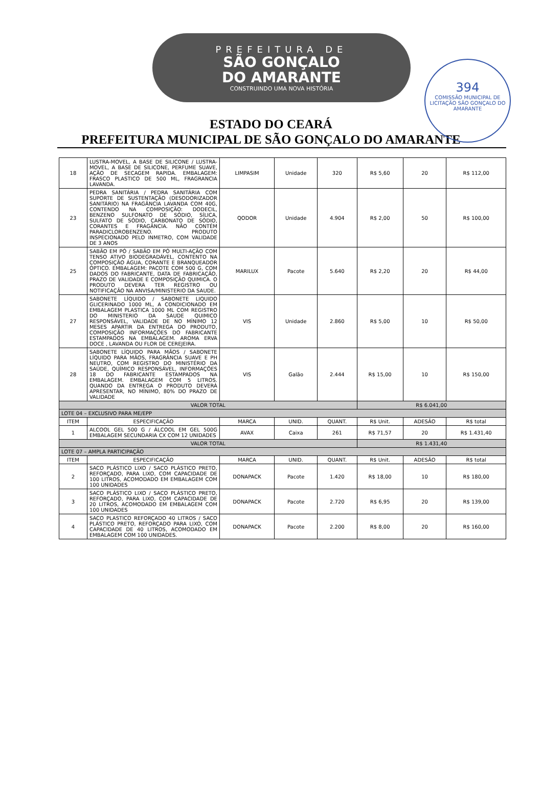PREFEITURA DE
SÃO GONÇALO
DO AMARANTE
CONSTRUINDO UMA NOVA HISTÓRIA
394
COMISSÃO MUNICIPAL DE LICITAÇÃO SÃO GONÇALO DO AMARANTE
ESTADO DO CEARÁ
PREFEITURA MUNICIPAL DE SÃO GONÇALO DO AMARANTE
| 18 | LUSTRA-MOVEL, A BASE DE SILICONE / LUSTRA-MOVEL, A BASE DE SILICONE, PERFUME SUAVE, AÇÃO DE SECAGEM RAPIDA. EMBALAGEM: FRASCO PLASTICO DE 500 ML, FRAGRANCIA LAVANDA. | LIMPASIM | Unidade | 320 | R$ 5,60 | 20 | R$ 112,00 |
| 23 | PEDRA SANITÁRIA / PEDRA SANITÁRIA COM SUPORTE DE SUSTENTAÇÃO (DESODORIZADOR SANITÁRIO) NA FRAGÂNCIA LAVANDA COM 40G, CONTENDO NA COMPOSIÇÃO: DODECIL, BENZENO SULFONATO DE SÓDIO, SÍLICA, SULFATO DE SÓDIO, CARBONATO DE SÓDIO, CORANTES E FRAGÂNCIA. NÃO CONTÉM PARADICLOROBENZENO. PRODUTO INSPECIONADO PELO INMETRO, COM VALIDADE DE 3 ANOS | QODOR | Unidade | 4.904 | R$ 2,00 | 50 | R$ 100,00 |
| 25 | SABÃO EM PÓ / SABÃO EM PÓ MULTI-AÇÃO COM TENSO ATIVO BIODEGRADÁVEL, CONTENTO NA COMPOSIÇÃO ÁGUA, CORANTE E BRANQUEADOR ÓPTICO. EMBALAGEM: PACOTE COM 500 G, COM DADOS DO FABRICANTE, DATA DE FABRICAÇÃO, PRAZO DE VALIDADE E COMPOSIÇÃO QUIMICA. O PRODUTO DEVERA TER REGISTRO OU NOTIFICAÇÃO NA ANVISA/MINISTERIO DA SAUDE. | MARILUX | Pacote | 5.640 | R$ 2,20 | 20 | R$ 44,00 |
| 27 | SABONETE LÍQUIDO / SABONETE LIQUIDO GLICERINADO 1000 ML, A CONDICIONADO EM EMBALAGEM PLASTICA 1000 ML COM REGISTRO DO MINISTERIO DA SAUDE QUIMICO RESPONSÁVEL, VALIDADE DE NO MÍNIMO 12 MESES APARTIR DA ENTREGA DO PRODUTO, COMPOSIÇÃO INFORMAÇÕES DO FABRICANTE ESTAMPADOS NA EMBALAGEM. AROMA ERVA DOCE , LAVANDA OU FLOR DE CEREJEIRA. | VIS | Unidade | 2.860 | R$ 5,00 | 10 | R$ 50,00 |
| 28 | SABONETE LÍQUIDO PARA MÃOS / SABONETE LÍQUIDO PARA MÃOS, FRAGRÂNCIA SUAVE E PH NEUTRO, COM REGISTRO DO MINISTÉRIO DA SAÚDE, QUÍMICO RESPONSÁVEL, INFORMAÇÕES 18 DO FABRICANTE ESTAMPADOS NA EMBALAGEM. EMBALAGEM COM 5 LITROS. QUANDO DA ENTREGA O PRODUTO DEVERÁ APRESENTAR, NO MÍNIMO, 80% DO PRAZO DE VALIDADE | VIS | Galão | 2.444 | R$ 15,00 | 10 | R$ 150,00 |
| VALOR TOTAL | | | | | R$ 6.041,00 | | |
| LOTE 04 – EXCLUSIVO PARA ME/EPP | | | | | | | |
| ITEM | ESPECIFICAÇÃO | MARCA | UNID. | QUANT. | R$ Unit. | ADESÃO | R$ total |
| 1 | ALCOOL GEL 500 G / ÁLCOOL EM GEL 500G EMBALAGEM SECUNDARIA CX COM 12 UNIDADES | AVAX | Caixa | 261 | R$ 71,57 | 20 | R$ 1.431,40 |
| VALOR TOTAL | | | | | R$ 1.431,40 | | |
| LOTE 07 – AMPLA PARTICIPAÇÃO | | | | | | | |
| ITEM | ESPECIFICAÇÃO | MARCA | UNID. | QUANT. | R$ Unit. | ADESÃO | R$ total |
| 2 | SACO PLÁSTICO LIXO / SACO PLÁSTICO PRETO, REFORÇADO, PARA LIXO, COM CAPACIDADE DE 100 LITROS, ACOMODADO EM EMBALAGEM COM 100 UNIDADES | DONAPACK | Pacote | 1.420 | R$ 18,00 | 10 | R$ 180,00 |
| 3 | SACO PLÁSTICO LIXO / SACO PLÁSTICO PRETO, REFORÇADO, PARA LIXO, COM CAPACIDADE DE 20 LITROS, ACOMODADO EM EMBALAGEM COM 100 UNIDADES | DONAPACK | Pacote | 2.720 | R$ 6,95 | 20 | R$ 139,00 |
| 4 | SACO PLASTICO REFORÇADO 40 LITROS / SACO PLÁSTICO PRETO, REFORÇADO PARA LIXO, COM CAPACIDADE DE 40 LITROS, ACOMODADO EM EMBALAGEM COM 100 UNIDADES. | DONAPACK | Pacote | 2.200 | R$ 8,00 | 20 | R$ 160,00 |